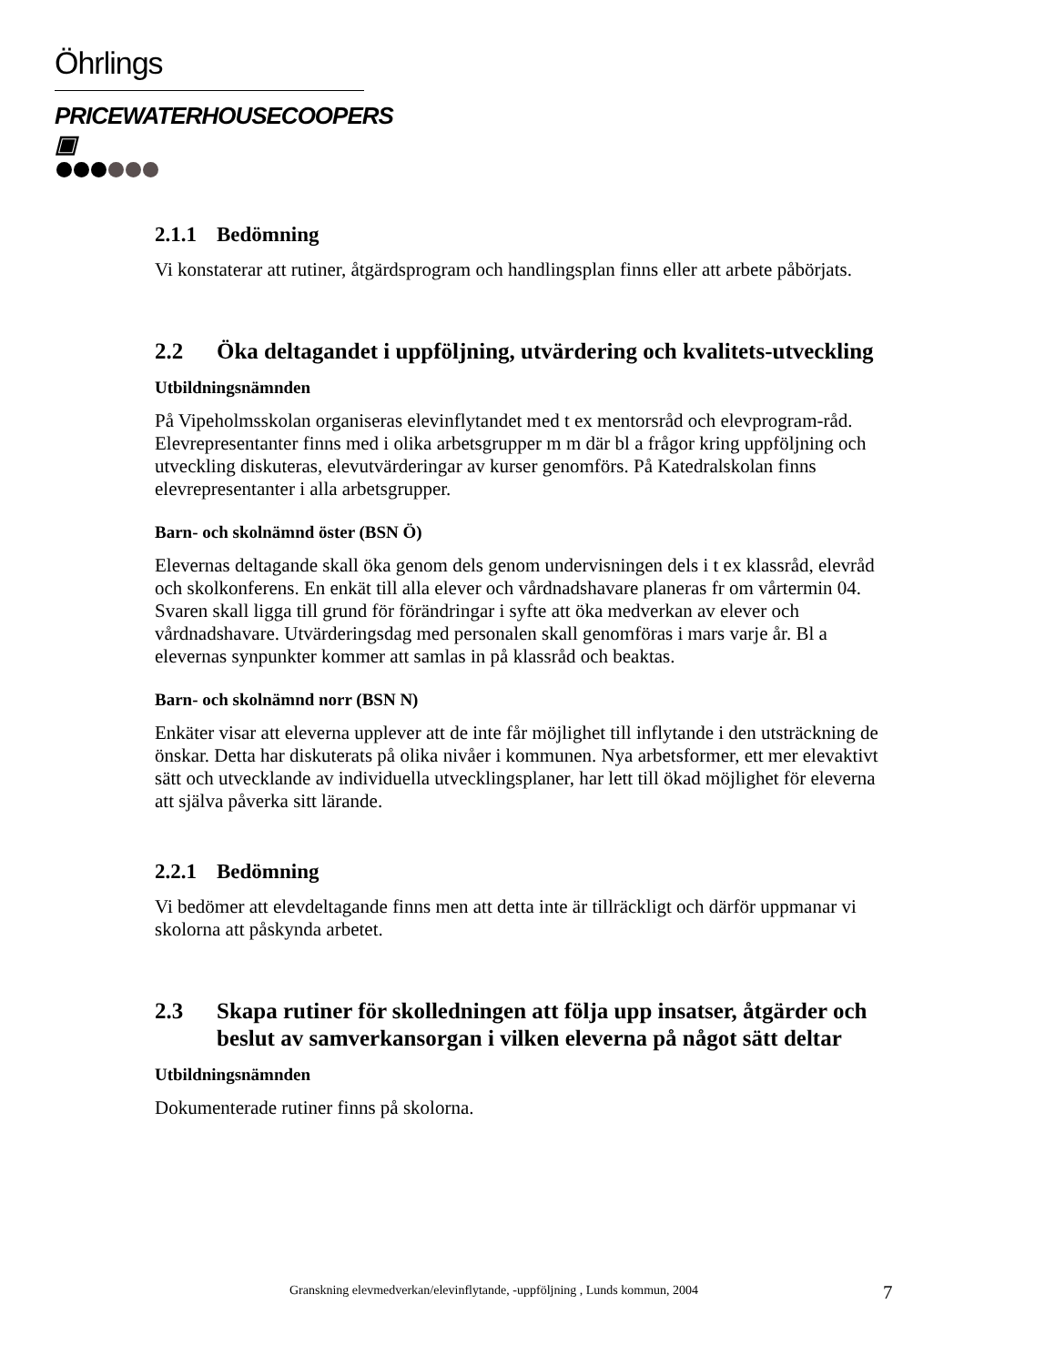Öhrlings
PRICEWATERHOUSECOOPERS ▣
2.1.1 Bedömning
Vi konstaterar att rutiner, åtgärdsprogram och handlingsplan finns eller att arbete påbörjats.
2.2 Öka deltagandet i uppföljning, utvärdering och kvalitets-utveckling
Utbildningsnämnden
På Vipeholmsskolan organiseras elevinflytandet med t ex mentorsråd och elevprogram-råd. Elevrepresentanter finns med i olika arbetsgrupper m m där bl a frågor kring uppföljning och utveckling diskuteras, elevutvärderingar av kurser genomförs. På Katedralskolan finns elevrepresentanter i alla arbetsgrupper.
Barn- och skolnämnd öster (BSN Ö)
Elevernas deltagande skall öka genom dels genom undervisningen dels i t ex klassråd, elevråd och skolkonferens. En enkät till alla elever och vårdnadshavare planeras fr om vårtermin 04. Svaren skall ligga till grund för förändringar i syfte att öka medverkan av elever och vårdnadshavare. Utvärderingsdag med personalen skall genomföras i mars varje år. Bl a elevernas synpunkter kommer att samlas in på klassråd och beaktas.
Barn- och skolnämnd norr (BSN N)
Enkäter visar att eleverna upplever att de inte får möjlighet till inflytande i den utsträckning de önskar. Detta har diskuterats på olika nivåer i kommunen. Nya arbetsformer, ett mer elevaktivt sätt och utvecklande av individuella utvecklingsplaner, har lett till ökad möjlighet för eleverna att själva påverka sitt lärande.
2.2.1 Bedömning
Vi bedömer att elevdeltagande finns men att detta inte är tillräckligt och därför uppmanar vi skolorna att påskynda arbetet.
2.3 Skapa rutiner för skolledningen att följa upp insatser, åtgärder och beslut av samverkansorgan i vilken eleverna på något sätt deltar
Utbildningsnämnden
Dokumenterade rutiner finns på skolorna.
Granskning elevmedverkan/elevinflytande, -uppföljning , Lunds kommun, 2004 7